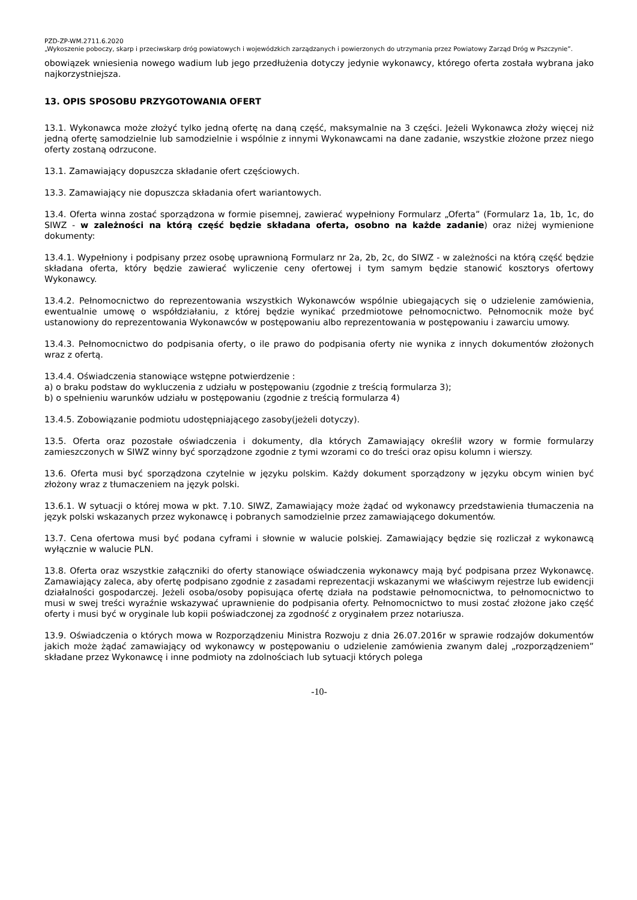PZD-ZP-WM.2711.6.2020
„Wykoszenie poboczy, skarp i przeciwskarp dróg powiatowych i wojewódzkich zarządzanych i powierzonych do utrzymania przez Powiatowy Zarząd Dróg w Pszczynie”.
obowiązek wniesienia nowego wadium lub jego przedłużenia dotyczy jedynie wykonawcy, którego oferta została wybrana jako najkorzystniejsza.
13. OPIS SPOSOBU PRZYGOTOWANIA OFERT
13.1. Wykonawca może złożyć tylko jedną ofertę na daną część, maksymalnie na 3 części. Jeżeli Wykonawca złoży więcej niż jedną ofertę samodzielnie lub samodzielnie i wspólnie z innymi Wykonawcami na dane zadanie, wszystkie złożone przez niego oferty zostaną odrzucone.
13.1. Zamawiający dopuszcza składanie ofert częściowych.
13.3. Zamawiający nie dopuszcza składania ofert wariantowych.
13.4. Oferta winna zostać sporządzona w formie pisemnej, zawierać wypełniony Formularz „Oferta” (Formularz 1a, 1b, 1c, do SIWZ - w zależności na którą część będzie składana oferta, osobno na każde zadanie) oraz niżej wymienione dokumenty:
13.4.1. Wypełniony i podpisany przez osobę uprawnioną Formularz nr 2a, 2b, 2c, do SIWZ - w zależności na którą część będzie składana oferta, który będzie zawierać wyliczenie ceny ofertowej i tym samym będzie stanowić kosztorys ofertowy Wykonawcy.
13.4.2. Pełnomocnictwo do reprezentowania wszystkich Wykonawców wspólnie ubiegających się o udzielenie zamówienia, ewentualnie umowę o współdziałaniu, z której będzie wynikać przedmiotowe pełnomocnictwo. Pełnomocnik może być ustanowiony do reprezentowania Wykonawców w postępowaniu albo reprezentowania w postępowaniu i zawarciu umowy.
13.4.3. Pełnomocnictwo do podpisania oferty, o ile prawo do podpisania oferty nie wynika z innych dokumentów złożonych wraz z ofertą.
13.4.4. Oświadczenia stanowiące wstępne potwierdzenie :
a) o braku podstaw do wykluczenia z udziału w postępowaniu (zgodnie z treścią formularza 3);
b) o spełnieniu warunków udziału w postępowaniu (zgodnie z treścią formularza 4)
13.4.5. Zobowiązanie podmiotu udostępniającego zasoby(jeżeli dotyczy).
13.5. Oferta oraz pozostałe oświadczenia i dokumenty, dla których Zamawiający określił wzory w formie formularzy zamieszczonych w SIWZ winny być sporządzone zgodnie z tymi wzorami co do treści oraz opisu kolumn i wierszy.
13.6. Oferta musi być sporządzona czytelnie w języku polskim. Każdy dokument sporządzony w języku obcym winien być złożony wraz z tłumaczeniem na język polski.
13.6.1. W sytuacji o której mowa w pkt. 7.10. SIWZ, Zamawiający może żądać od wykonawcy przedstawienia tłumaczenia na język polski wskazanych przez wykonawcę i pobranych samodzielnie przez zamawiającego dokumentów.
13.7. Cena ofertowa musi być podana cyframi i słownie w walucie polskiej. Zamawiający będzie się rozliczał z wykonawcą wyłącznie w walucie PLN.
13.8. Oferta oraz wszystkie załączniki do oferty stanowiące oświadczenia wykonawcy mają być podpisana przez Wykonawcę. Zamawiający zaleca, aby ofertę podpisano zgodnie z zasadami reprezentacji wskazanymi we właściwym rejestrze lub ewidencji działalności gospodarczej. Jeżeli osoba/osoby popisująca ofertę działa na podstawie pełnomocnictwa, to pełnomocnictwo to musi w swej treści wyraźnie wskazywać uprawnienie do podpisania oferty. Pełnomocnictwo to musi zostać złożone jako część oferty i musi być w oryginale lub kopii poświadczonej za zgodność z oryginałem przez notariusza.
13.9. Oświadczenia o których mowa w Rozporządzeniu Ministra Rozwoju z dnia 26.07.2016r w sprawie rodzajów dokumentów jakich może żądać zamawiający od wykonawcy w postępowaniu o udzielenie zamówienia zwanym dalej „rozporządzeniem” składane przez Wykonawcę i inne podmioty na zdolnościach lub sytuacji których polega
-10-